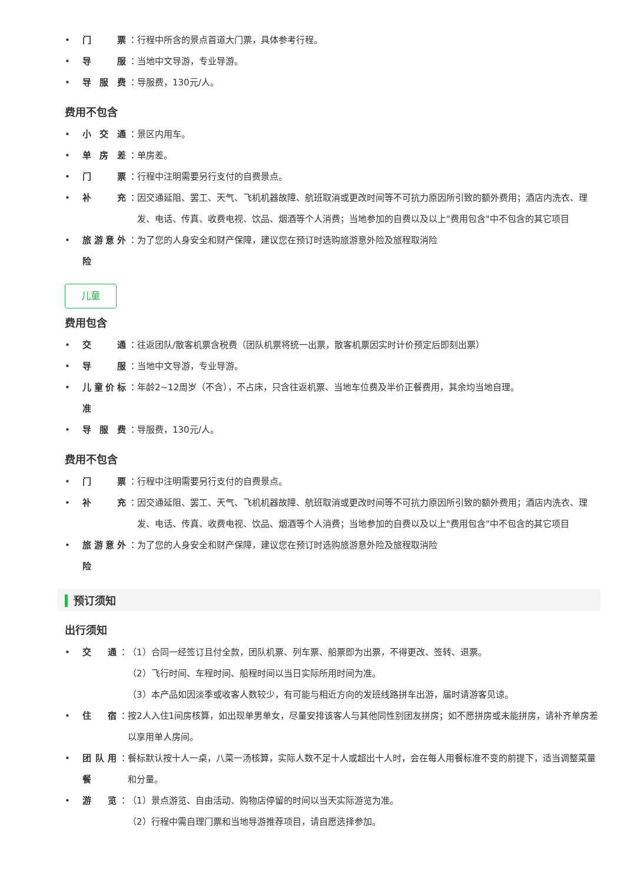• 门 票 ： 行程中所含的景点首道大门票，具体参考行程。
• 导 服 ： 当地中文导游，专业导游。
• 导 服 费 ： 导服费，130元/人。
费用不包含
• 小 交 通 ： 景区内用车。
• 单 房 差 ： 单房差。
• 门 票 ： 行程中注明需要另行支付的自费景点。
• 补 充 ： 因交通延阻、罢工、天气、飞机机器故障、航班取消或更改时间等不可抗力原因所引致的额外费用；酒店内洗衣、理发、电话、传真、收费电视、饮品、烟酒等个人消费；当地参加的自费以及以上"费用包含"中不包含的其它项目
• 旅游意外险 ： 为了您的人身安全和财产保障，建议您在预订时选购旅游意外险及旅程取消险
儿童
费用包含
• 交 通 ： 往返团队/散客机票含税费（团队机票将统一出票，散客机票因实时计价预定后即刻出票）
• 导 服 ： 当地中文导游，专业导游。
• 儿童价标准 ： 年龄2~12周岁（不含），不占床，只含往返机票、当地车位费及半价正餐费用，其余均当地自理。
• 导 服 费 ： 导服费，130元/人。
费用不包含
• 门 票 ： 行程中注明需要另行支付的自费景点。
• 补 充 ： 因交通延阻、罢工、天气、飞机机器故障、航班取消或更改时间等不可抗力原因所引致的额外费用；酒店内洗衣、理发、电话、传真、收费电视、饮品、烟酒等个人消费；当地参加的自费以及以上"费用包含"中不包含的其它项目
• 旅游意外险 ： 为了您的人身安全和财产保障，建议您在预订时选购旅游意外险及旅程取消险
预订须知
出行须知
• 交 通 ： （1）合同一经签订且付全款，团队机票、列车票、船票即为出票，不得更改、签转、退票。
（2）飞行时间、车程时间、船程时间以当日实际所用时间为准。
（3）本产品如因淡季或收客人数较少，有可能与相近方向的发班线路拼车出游，届时请游客见谅。
• 住 宿 ： 按2人入住1间房核算，如出现单男单女，尽量安排该客人与其他同性别团友拼房；如不愿拼房或未能拼房，请补齐单房差以享用单人房间。
• 团队用餐 ： 餐标默认按十人一桌，八菜一汤核算，实际人数不足十人或超出十人时，会在每人用餐标准不变的前提下，适当调整菜量和分量。
• 游 览 ： （1）景点游览、自由活动、购物店停留的时间以当天实际游览为准。
（2）行程中需自理门票和当地导游推荐项目，请自愿选择参加。